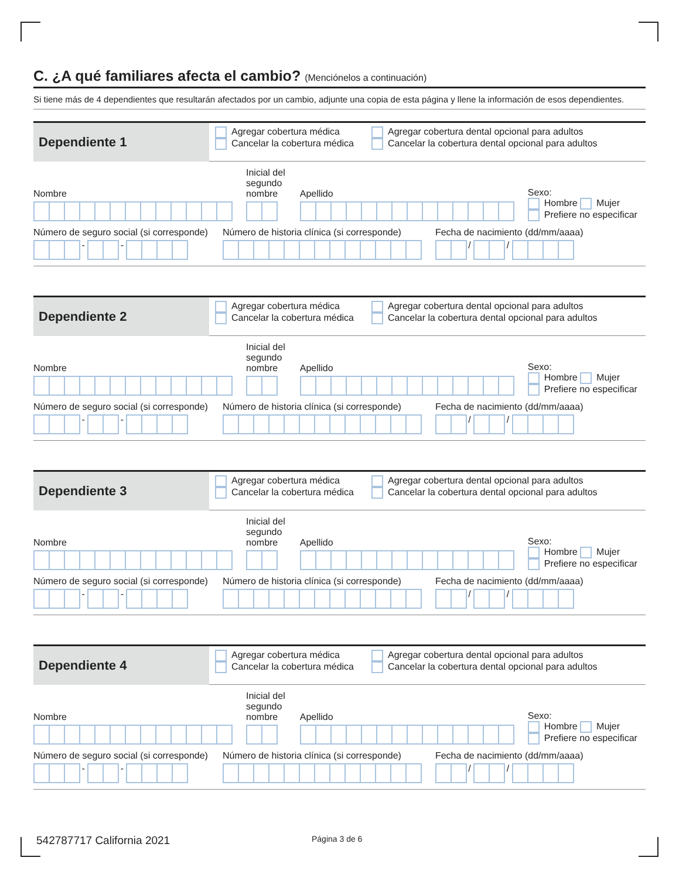C. ¿A qué familiares afecta el cambio? (Menciónelos a continuación)
Si tiene más de 4 dependientes que resultarán afectados por un cambio, adjunte una copia de esta página y llene la información de esos dependientes.
Dependiente 1
Agregar cobertura médica
Cancelar la cobertura médica
Agregar cobertura dental opcional para adultos
Cancelar la cobertura dental opcional para adultos
Nombre
Inicial del
segundo
nombre
Apellido
Sexo:
Hombre Mujer
Prefiere no especificar
Número de seguro social (si corresponde)
- -
Número de historia clínica (si corresponde)
Fecha de nacimiento (dd/mm/aaaa)
/ /
Dependiente 2
Agregar cobertura médica
Cancelar la cobertura médica
Agregar cobertura dental opcional para adultos
Cancelar la cobertura dental opcional para adultos
Nombre
Inicial del
segundo
nombre
Apellido
Sexo:
Hombre Mujer
Prefiere no especificar
Número de seguro social (si corresponde)
- -
Número de historia clínica (si corresponde)
Fecha de nacimiento (dd/mm/aaaa)
/ /
Dependiente 3
Agregar cobertura médica
Cancelar la cobertura médica
Agregar cobertura dental opcional para adultos
Cancelar la cobertura dental opcional para adultos
Nombre
Inicial del
segundo
nombre
Apellido
Sexo:
Hombre Mujer
Prefiere no especificar
Número de seguro social (si corresponde)
- -
Número de historia clínica (si corresponde)
Fecha de nacimiento (dd/mm/aaaa)
/ /
Dependiente 4
Agregar cobertura médica
Cancelar la cobertura médica
Agregar cobertura dental opcional para adultos
Cancelar la cobertura dental opcional para adultos
Nombre
Inicial del
segundo
nombre
Apellido
Sexo:
Hombre Mujer
Prefiere no especificar
Número de seguro social (si corresponde)
- -
Número de historia clínica (si corresponde)
Fecha de nacimiento (dd/mm/aaaa)
/ /
542787717 California 2021
Página 3 de 6